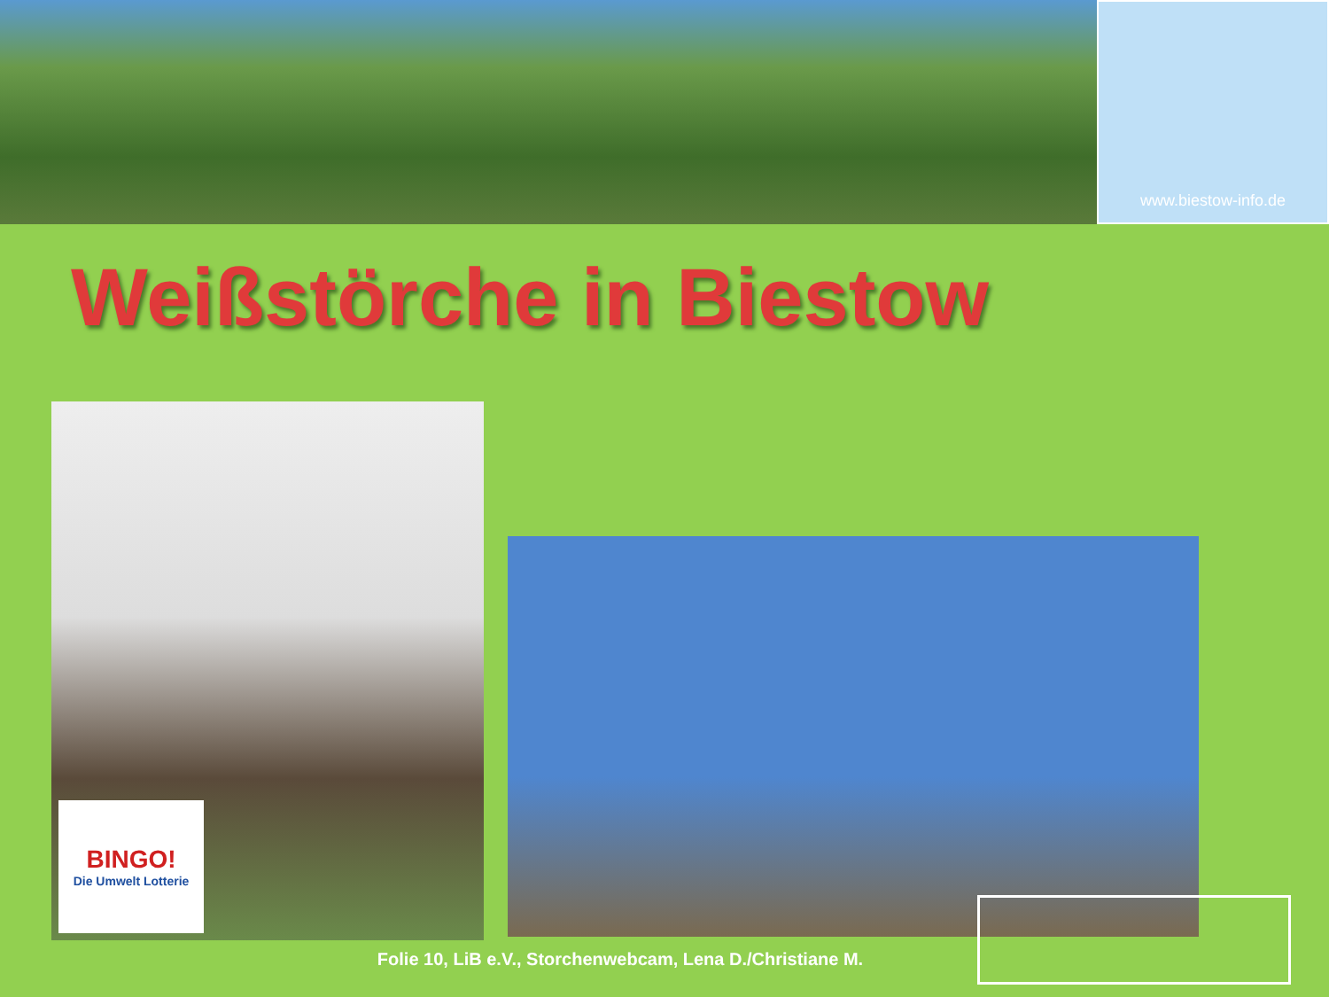www.biestow-info.de
Weißstörche in Biestow
BINGO!
Die Umwelt Lotterie
Folie 10, LiB e.V., Storchenwebcam, Lena D./Christiane M.